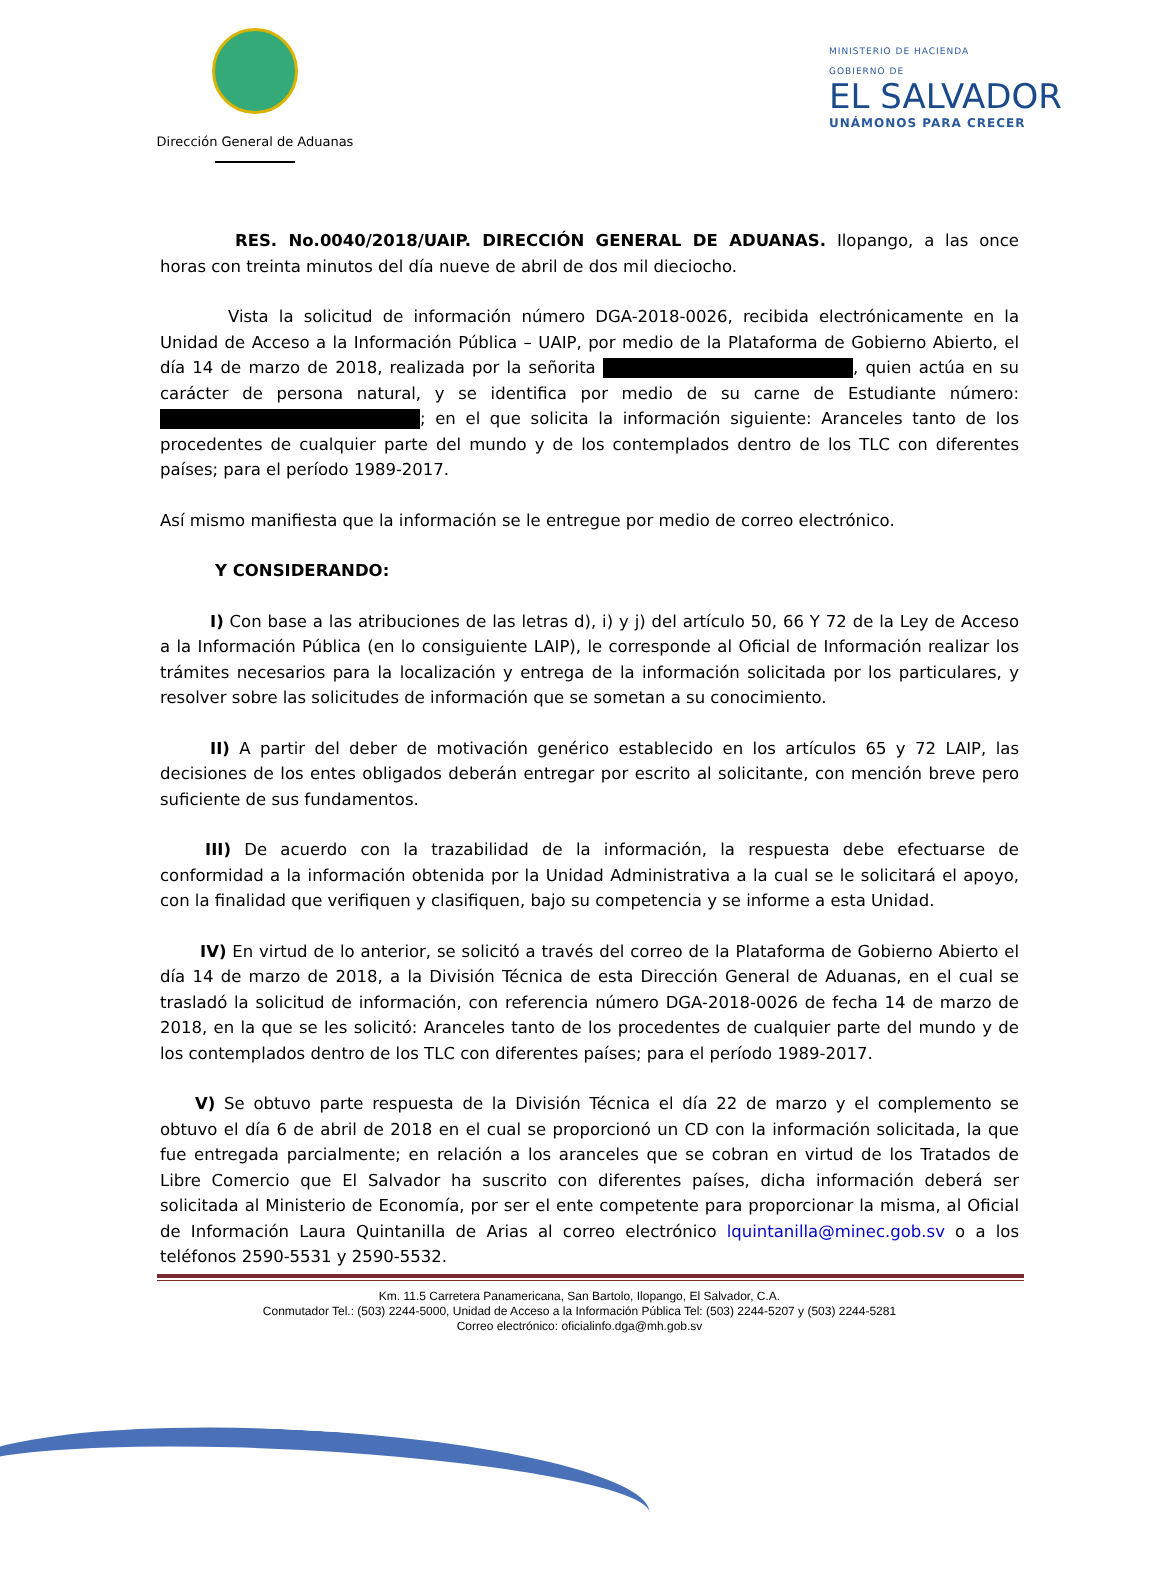Dirección General de Aduanas
MINISTERIO DE HACIENDA
GOBIERNO DE
EL SALVADOR
UNÁMONOS PARA CRECER
RES. No.0040/2018/UAIP. DIRECCIÓN GENERAL DE ADUANAS. Ilopango, a las once horas con treinta minutos del día nueve de abril de dos mil dieciocho.
Vista la solicitud de información número DGA-2018-0026, recibida electrónicamente en la Unidad de Acceso a la Información Pública – UAIP, por medio de la Plataforma de Gobierno Abierto, el día 14 de marzo de 2018, realizada por la señorita , quien actúa en su carácter de persona natural, y se identifica por medio de su carne de Estudiante número: ; en el que solicita la información siguiente: Aranceles tanto de los procedentes de cualquier parte del mundo y de los contemplados dentro de los TLC con diferentes países; para el período 1989-2017.
Así mismo manifiesta que la información se le entregue por medio de correo electrónico.
Y CONSIDERANDO:
I) Con base a las atribuciones de las letras d), i) y j) del artículo 50, 66 Y 72 de la Ley de Acceso a la Información Pública (en lo consiguiente LAIP), le corresponde al Oficial de Información realizar los trámites necesarios para la localización y entrega de la información solicitada por los particulares, y resolver sobre las solicitudes de información que se sometan a su conocimiento.
II) A partir del deber de motivación genérico establecido en los artículos 65 y 72 LAIP, las decisiones de los entes obligados deberán entregar por escrito al solicitante, con mención breve pero suficiente de sus fundamentos.
III) De acuerdo con la trazabilidad de la información, la respuesta debe efectuarse de conformidad a la información obtenida por la Unidad Administrativa a la cual se le solicitará el apoyo, con la finalidad que verifiquen y clasifiquen, bajo su competencia y se informe a esta Unidad.
IV) En virtud de lo anterior, se solicitó a través del correo de la Plataforma de Gobierno Abierto el día 14 de marzo de 2018, a la División Técnica de esta Dirección General de Aduanas, en el cual se trasladó la solicitud de información, con referencia número DGA-2018-0026 de fecha 14 de marzo de 2018, en la que se les solicitó: Aranceles tanto de los procedentes de cualquier parte del mundo y de los contemplados dentro de los TLC con diferentes países; para el período 1989-2017.
V) Se obtuvo parte respuesta de la División Técnica el día 22 de marzo y el complemento se obtuvo el día 6 de abril de 2018 en el cual se proporcionó un CD con la información solicitada, la que fue entregada parcialmente; en relación a los aranceles que se cobran en virtud de los Tratados de Libre Comercio que El Salvador ha suscrito con diferentes países, dicha información deberá ser solicitada al Ministerio de Economía, por ser el ente competente para proporcionar la misma, al Oficial de Información Laura Quintanilla de Arias al correo electrónico lquintanilla@minec.gob.sv o a los teléfonos 2590-5531 y 2590-5532.
Km. 11.5 Carretera Panamericana, San Bartolo, Ilopango, El Salvador, C.A.
Conmutador Tel.: (503) 2244-5000, Unidad de Acceso a la Información Pública Tel: (503) 2244-5207 y (503) 2244-5281
Correo electrónico: oficialinfo.dga@mh.gob.sv